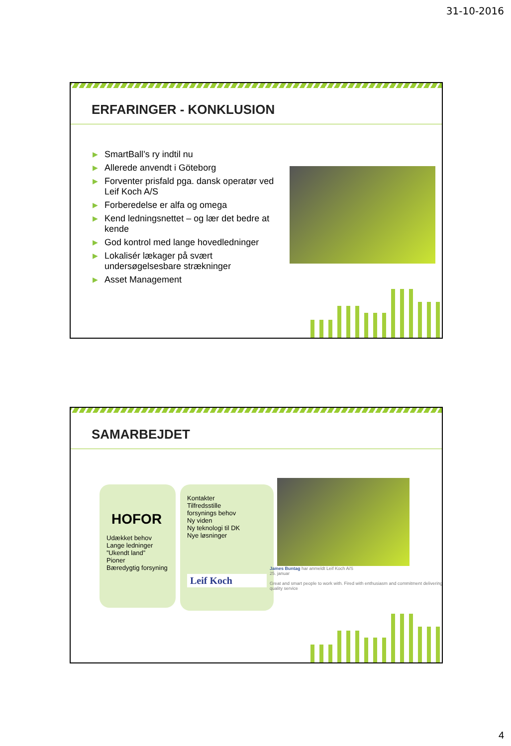31-10-2016
ERFARINGER - KONKLUSION
▶ SmartBall’s ry indtil nu
▶ Allerede anvendt i Göteborg
▶ Forventer prisfald pga. dansk operatør ved Leif Koch A/S
▶ Forberedelse er alfa og omega
▶ Kend ledningsnettet – og lær det bedre at kende
▶ God kontrol med lange hovedledninger
▶ Lokalisér lækager på svært undersøgelsesbare strækninger
▶ Asset Management
SAMARBEJDET
HOFOR
Udækket behov
Lange ledninger
”Ukendt land”
Pioner
Bæredygtig forsyning
Kontakter
Tilfredsstille
forsynings behov
Ny viden
Ny teknologi til DK
Nye løsninger
Leif Koch
James Buntag har anmeldt Leif Koch A/S
25. januar
Great and smart people to work with. Fired with enthusiasm and commitment delivering quality service
4